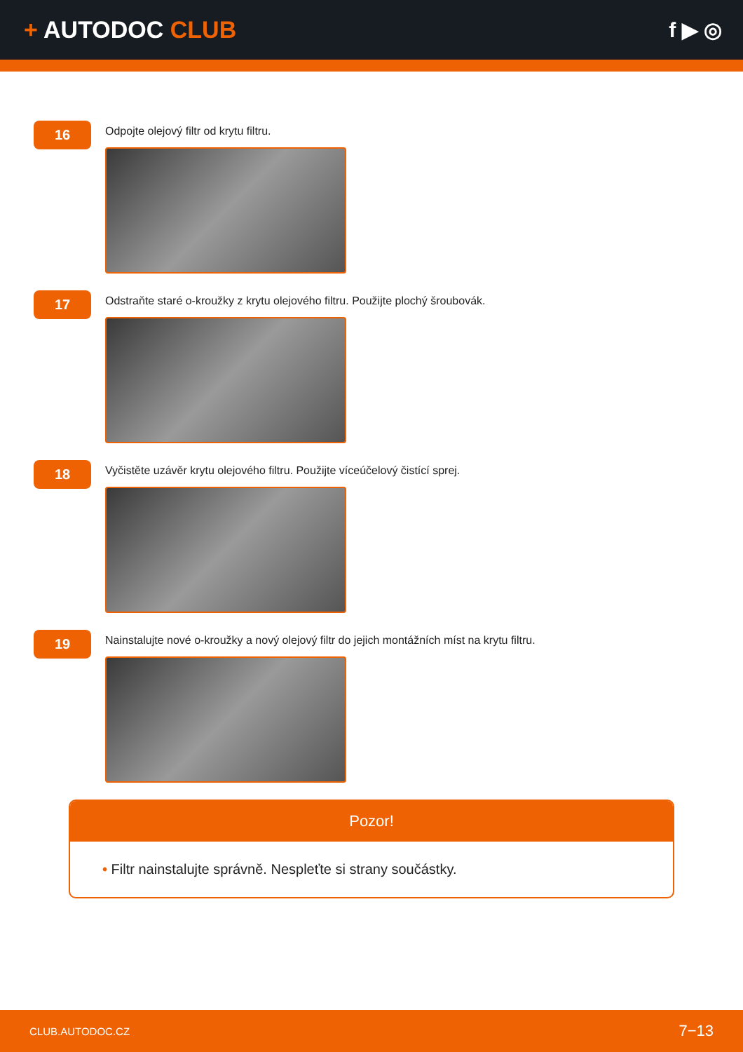+ AUTODOC CLUB f ▶ ◎
16
Odpojte olejový filtr od krytu filtru.
17
Odstraňte staré o-kroužky z krytu olejového filtru. Použijte plochý šroubovák.
18
Vyčistěte uzávěr krytu olejového filtru. Použijte víceúčelový čistící sprej.
19
Nainstalujte nové o-kroužky a nový olejový filtr do jejich montážních míst na krytu filtru.
Pozor!
• Filtr nainstalujte správně. Nespleťte si strany součástky.
CLUB.AUTODOC.CZ 7−13